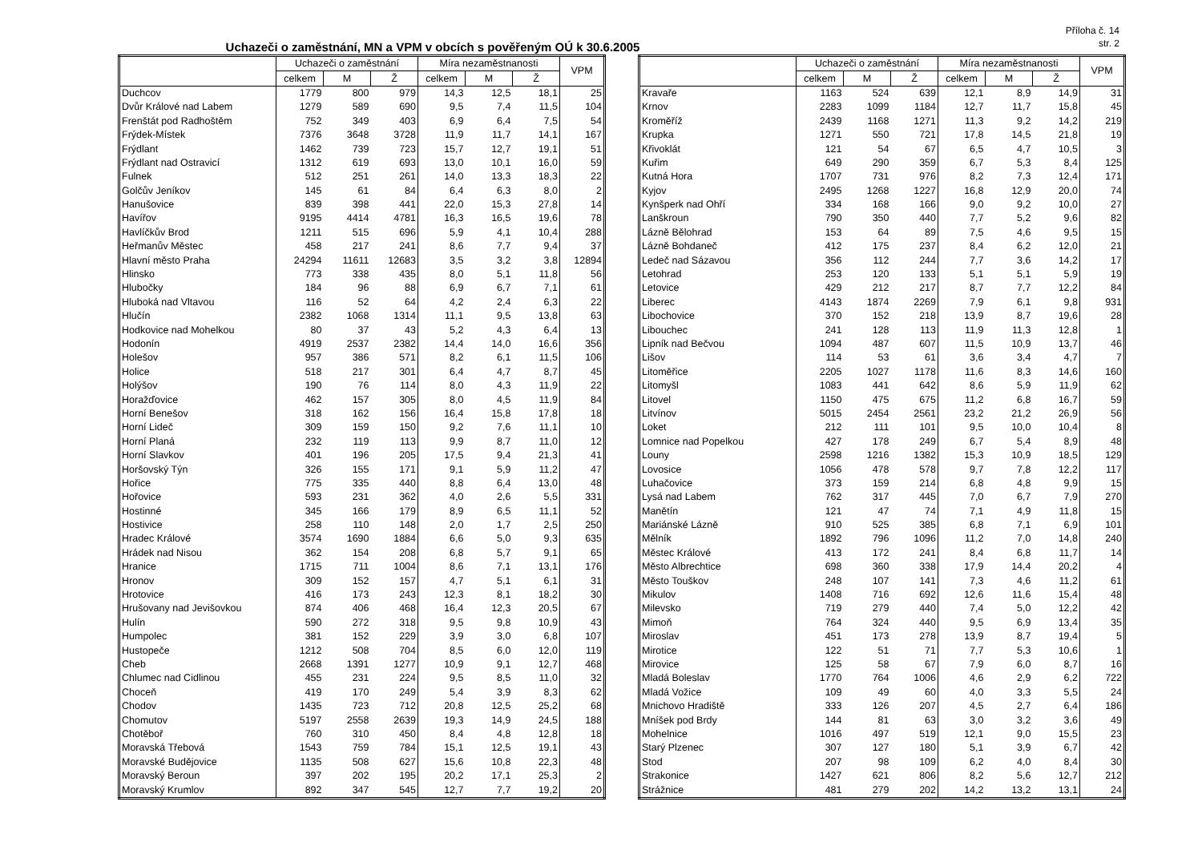Příloha č. 14
str. 2
Uchazeči o zaměstnání, MN a VPM v obcích s pověřeným OÚ k 30.6.2005
| | Uchazeči o zaměstnání | | | Míra nezaměstnanosti | | | VPM |
| --- | --- | --- | --- | --- | --- | --- | --- |
| | celkem | M | Ž | celkem | M | Ž | |
| Duchcov | 1779 | 800 | 979 | 14,3 | 12,5 | 18,1 | 25 |
| Dvůr Králové nad Labem | 1279 | 589 | 690 | 9,5 | 7,4 | 11,5 | 104 |
| Frenštát pod Radhoštěm | 752 | 349 | 403 | 6,9 | 6,4 | 7,5 | 54 |
| Frýdek-Místek | 7376 | 3648 | 3728 | 11,9 | 11,7 | 14,1 | 167 |
| Frýdlant | 1462 | 739 | 723 | 15,7 | 12,7 | 19,1 | 51 |
| Frýdlant nad Ostravicí | 1312 | 619 | 693 | 13,0 | 10,1 | 16,0 | 59 |
| Fulnek | 512 | 251 | 261 | 14,0 | 13,3 | 18,3 | 22 |
| Golčův Jeníkov | 145 | 61 | 84 | 6,4 | 6,3 | 8,0 | 2 |
| Hanušovice | 839 | 398 | 441 | 22,0 | 15,3 | 27,8 | 14 |
| Havířov | 9195 | 4414 | 4781 | 16,3 | 16,5 | 19,6 | 78 |
| Havlíčkův Brod | 1211 | 515 | 696 | 5,9 | 4,1 | 10,4 | 288 |
| Heřmanův Městec | 458 | 217 | 241 | 8,6 | 7,7 | 9,4 | 37 |
| Hlavní město Praha | 24294 | 11611 | 12683 | 3,5 | 3,2 | 3,8 | 12894 |
| Hlinsko | 773 | 338 | 435 | 8,0 | 5,1 | 11,8 | 56 |
| Hlubočky | 184 | 96 | 88 | 6,9 | 6,7 | 7,1 | 61 |
| Hluboká nad Vltavou | 116 | 52 | 64 | 4,2 | 2,4 | 6,3 | 22 |
| Hlučín | 2382 | 1068 | 1314 | 11,1 | 9,5 | 13,8 | 63 |
| Hodkovice nad Mohelkou | 80 | 37 | 43 | 5,2 | 4,3 | 6,4 | 13 |
| Hodonín | 4919 | 2537 | 2382 | 14,4 | 14,0 | 16,6 | 356 |
| Holešov | 957 | 386 | 571 | 8,2 | 6,1 | 11,5 | 106 |
| Holice | 518 | 217 | 301 | 6,4 | 4,7 | 8,7 | 45 |
| Holýšov | 190 | 76 | 114 | 8,0 | 4,3 | 11,9 | 22 |
| Horažďovice | 462 | 157 | 305 | 8,0 | 4,5 | 11,9 | 84 |
| Horní Benešov | 318 | 162 | 156 | 16,4 | 15,8 | 17,8 | 18 |
| Horní Lideč | 309 | 159 | 150 | 9,2 | 7,6 | 11,1 | 10 |
| Horní Planá | 232 | 119 | 113 | 9,9 | 8,7 | 11,0 | 12 |
| Horní Slavkov | 401 | 196 | 205 | 17,5 | 9,4 | 21,3 | 41 |
| Horšovský Týn | 326 | 155 | 171 | 9,1 | 5,9 | 11,2 | 47 |
| Hořice | 775 | 335 | 440 | 8,8 | 6,4 | 13,0 | 48 |
| Hořovice | 593 | 231 | 362 | 4,0 | 2,6 | 5,5 | 331 |
| Hostinné | 345 | 166 | 179 | 8,9 | 6,5 | 11,1 | 52 |
| Hostivice | 258 | 110 | 148 | 2,0 | 1,7 | 2,5 | 250 |
| Hradec Králové | 3574 | 1690 | 1884 | 6,6 | 5,0 | 9,3 | 635 |
| Hrádek nad Nisou | 362 | 154 | 208 | 6,8 | 5,7 | 9,1 | 65 |
| Hranice | 1715 | 711 | 1004 | 8,6 | 7,1 | 13,1 | 176 |
| Hronov | 309 | 152 | 157 | 4,7 | 5,1 | 6,1 | 31 |
| Hrotovice | 416 | 173 | 243 | 12,3 | 8,1 | 18,2 | 30 |
| Hrušovany nad Jevišovkou | 874 | 406 | 468 | 16,4 | 12,3 | 20,5 | 67 |
| Hulín | 590 | 272 | 318 | 9,5 | 9,8 | 10,9 | 43 |
| Humpolec | 381 | 152 | 229 | 3,9 | 3,0 | 6,8 | 107 |
| Hustopeče | 1212 | 508 | 704 | 8,5 | 6,0 | 12,0 | 119 |
| Cheb | 2668 | 1391 | 1277 | 10,9 | 9,1 | 12,7 | 468 |
| Chlumec nad Cidlinou | 455 | 231 | 224 | 9,5 | 8,5 | 11,0 | 32 |
| Choceň | 419 | 170 | 249 | 5,4 | 3,9 | 8,3 | 62 |
| Chodov | 1435 | 723 | 712 | 20,8 | 12,5 | 25,2 | 68 |
| Chomutov | 5197 | 2558 | 2639 | 19,3 | 14,9 | 24,5 | 188 |
| Chotěboř | 760 | 310 | 450 | 8,4 | 4,8 | 12,8 | 18 |
| Moravská Třebová | 1543 | 759 | 784 | 15,1 | 12,5 | 19,1 | 43 |
| Moravské Budějovice | 1135 | 508 | 627 | 15,6 | 10,8 | 22,3 | 48 |
| Moravský Beroun | 397 | 202 | 195 | 20,2 | 17,1 | 25,3 | 2 |
| Moravský Krumlov | 892 | 347 | 545 | 12,7 | 7,7 | 19,2 | 20 |
| | Uchazeči o zaměstnání | | | Míra nezaměstnanosti | | | VPM |
| --- | --- | --- | --- | --- | --- | --- | --- |
| | celkem | M | Ž | celkem | M | Ž | |
| Kravaře | 1163 | 524 | 639 | 12,1 | 8,9 | 14,9 | 31 |
| Krnov | 2283 | 1099 | 1184 | 12,7 | 11,7 | 15,8 | 45 |
| Kroměříž | 2439 | 1168 | 1271 | 11,3 | 9,2 | 14,2 | 219 |
| Krupka | 1271 | 550 | 721 | 17,8 | 14,5 | 21,8 | 19 |
| Křivoklát | 121 | 54 | 67 | 6,5 | 4,7 | 10,5 | 3 |
| Kuřim | 649 | 290 | 359 | 6,7 | 5,3 | 8,4 | 125 |
| Kutná Hora | 1707 | 731 | 976 | 8,2 | 7,3 | 12,4 | 171 |
| Kyjov | 2495 | 1268 | 1227 | 16,8 | 12,9 | 20,0 | 74 |
| Kynšperk nad Ohří | 334 | 168 | 166 | 9,0 | 9,2 | 10,0 | 27 |
| Lanškroun | 790 | 350 | 440 | 7,7 | 5,2 | 9,6 | 82 |
| Lázně Bělohrad | 153 | 64 | 89 | 7,5 | 4,6 | 9,5 | 15 |
| Lázně Bohdaneč | 412 | 175 | 237 | 8,4 | 6,2 | 12,0 | 21 |
| Ledeč nad Sázavou | 356 | 112 | 244 | 7,7 | 3,6 | 14,2 | 17 |
| Letohrad | 253 | 120 | 133 | 5,1 | 5,1 | 5,9 | 19 |
| Letovice | 429 | 212 | 217 | 8,7 | 7,7 | 12,2 | 84 |
| Liberec | 4143 | 1874 | 2269 | 7,9 | 6,1 | 9,8 | 931 |
| Libochovice | 370 | 152 | 218 | 13,9 | 8,7 | 19,6 | 28 |
| Libouchec | 241 | 128 | 113 | 11,9 | 11,3 | 12,8 | 1 |
| Lipník nad Bečvou | 1094 | 487 | 607 | 11,5 | 10,9 | 13,7 | 46 |
| Lišov | 114 | 53 | 61 | 3,6 | 3,4 | 4,7 | 7 |
| Litoměřice | 2205 | 1027 | 1178 | 11,6 | 8,3 | 14,6 | 160 |
| Litomyšl | 1083 | 441 | 642 | 8,6 | 5,9 | 11,9 | 62 |
| Litovel | 1150 | 475 | 675 | 11,2 | 6,8 | 16,7 | 59 |
| Litvínov | 5015 | 2454 | 2561 | 23,2 | 21,2 | 26,9 | 56 |
| Loket | 212 | 111 | 101 | 9,5 | 10,0 | 10,4 | 8 |
| Lomnice nad Popelkou | 427 | 178 | 249 | 6,7 | 5,4 | 8,9 | 48 |
| Louny | 2598 | 1216 | 1382 | 15,3 | 10,9 | 18,5 | 129 |
| Lovosice | 1056 | 478 | 578 | 9,7 | 7,8 | 12,2 | 117 |
| Luhačovice | 373 | 159 | 214 | 6,8 | 4,8 | 9,9 | 15 |
| Lysá nad Labem | 762 | 317 | 445 | 7,0 | 6,7 | 7,9 | 270 |
| Manětín | 121 | 47 | 74 | 7,1 | 4,9 | 11,8 | 15 |
| Mariánské Lázně | 910 | 525 | 385 | 6,8 | 7,1 | 6,9 | 101 |
| Mělník | 1892 | 796 | 1096 | 11,2 | 7,0 | 14,8 | 240 |
| Městec Králové | 413 | 172 | 241 | 8,4 | 6,8 | 11,7 | 14 |
| Město Albrechtice | 698 | 360 | 338 | 17,9 | 14,4 | 20,2 | 4 |
| Město Touškov | 248 | 107 | 141 | 7,3 | 4,6 | 11,2 | 61 |
| Mikulov | 1408 | 716 | 692 | 12,6 | 11,6 | 15,4 | 48 |
| Milevsko | 719 | 279 | 440 | 7,4 | 5,0 | 12,2 | 42 |
| Mimoň | 764 | 324 | 440 | 9,5 | 6,9 | 13,4 | 35 |
| Miroslav | 451 | 173 | 278 | 13,9 | 8,7 | 19,4 | 5 |
| Mirotice | 122 | 51 | 71 | 7,7 | 5,3 | 10,6 | 1 |
| Mirovice | 125 | 58 | 67 | 7,9 | 6,0 | 8,7 | 16 |
| Mladá Boleslav | 1770 | 764 | 1006 | 4,6 | 2,9 | 6,2 | 722 |
| Mladá Vožice | 109 | 49 | 60 | 4,0 | 3,3 | 5,5 | 24 |
| Mnichovo Hradiště | 333 | 126 | 207 | 4,5 | 2,7 | 6,4 | 186 |
| Mníšek pod Brdy | 144 | 81 | 63 | 3,0 | 3,2 | 3,6 | 49 |
| Mohelnice | 1016 | 497 | 519 | 12,1 | 9,0 | 15,5 | 23 |
| Starý Plzenec | 307 | 127 | 180 | 5,1 | 3,9 | 6,7 | 42 |
| Stod | 207 | 98 | 109 | 6,2 | 4,0 | 8,4 | 30 |
| Strakonice | 1427 | 621 | 806 | 8,2 | 5,6 | 12,7 | 212 |
| Strážnice | 481 | 279 | 202 | 14,2 | 13,2 | 13,1 | 24 |